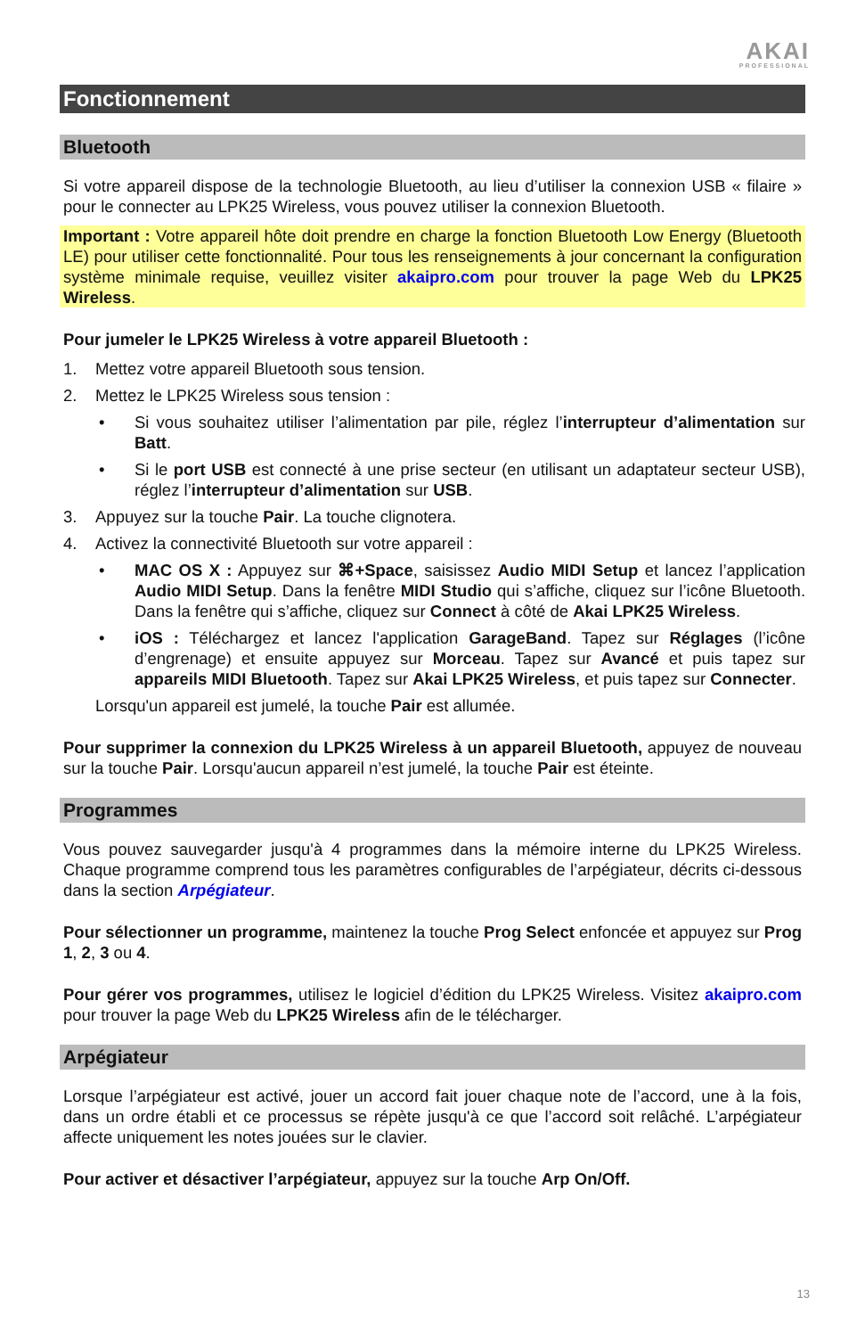AKAI
PROFESSIONAL
Fonctionnement
Bluetooth
Si votre appareil dispose de la technologie Bluetooth, au lieu d’utiliser la connexion USB « filaire » pour le connecter au LPK25 Wireless, vous pouvez utiliser la connexion Bluetooth.
Important : Votre appareil hôte doit prendre en charge la fonction Bluetooth Low Energy (Bluetooth LE) pour utiliser cette fonctionnalité. Pour tous les renseignements à jour concernant la configuration système minimale requise, veuillez visiter akaipro.com pour trouver la page Web du LPK25 Wireless.
Pour jumeler le LPK25 Wireless à votre appareil Bluetooth :
1. Mettez votre appareil Bluetooth sous tension.
2. Mettez le LPK25 Wireless sous tension :
• Si vous souhaitez utiliser l’alimentation par pile, réglez l’interrupteur d’alimentation sur Batt.
• Si le port USB est connecté à une prise secteur (en utilisant un adaptateur secteur USB), réglez l’interrupteur d’alimentation sur USB.
3. Appuyez sur la touche Pair. La touche clignotera.
4. Activez la connectivité Bluetooth sur votre appareil :
• MAC OS X : Appuyez sur ⌘+Space, saisissez Audio MIDI Setup et lancez l’application Audio MIDI Setup. Dans la fenêtre MIDI Studio qui s’affiche, cliquez sur l’icône Bluetooth. Dans la fenêtre qui s’affiche, cliquez sur Connect à côté de Akai LPK25 Wireless.
• iOS : Téléchargez et lancez l'application GarageBand. Tapez sur Réglages (l’icône d’engrenage) et ensuite appuyez sur Morceau. Tapez sur Avancé et puis tapez sur appareils MIDI Bluetooth. Tapez sur Akai LPK25 Wireless, et puis tapez sur Connecter.
Lorsqu'un appareil est jumelé, la touche Pair est allumée.
Pour supprimer la connexion du LPK25 Wireless à un appareil Bluetooth, appuyez de nouveau sur la touche Pair. Lorsqu'aucun appareil n’est jumelé, la touche Pair est éteinte.
Programmes
Vous pouvez sauvegarder jusqu'à 4 programmes dans la mémoire interne du LPK25 Wireless. Chaque programme comprend tous les paramètres configurables de l’arpégiateur, décrits ci-dessous dans la section Arpégiateur.
Pour sélectionner un programme, maintenez la touche Prog Select enfoncée et appuyez sur Prog 1, 2, 3 ou 4.
Pour gérer vos programmes, utilisez le logiciel d’édition du LPK25 Wireless. Visitez akaipro.com pour trouver la page Web du LPK25 Wireless afin de le télécharger.
Arpégiateur
Lorsque l’arpégiateur est activé, jouer un accord fait jouer chaque note de l’accord, une à la fois, dans un ordre établi et ce processus se répète jusqu'à ce que l’accord soit relâché. L’arpégiateur affecte uniquement les notes jouées sur le clavier.
Pour activer et désactiver l’arpégiateur, appuyez sur la touche Arp On/Off.
13